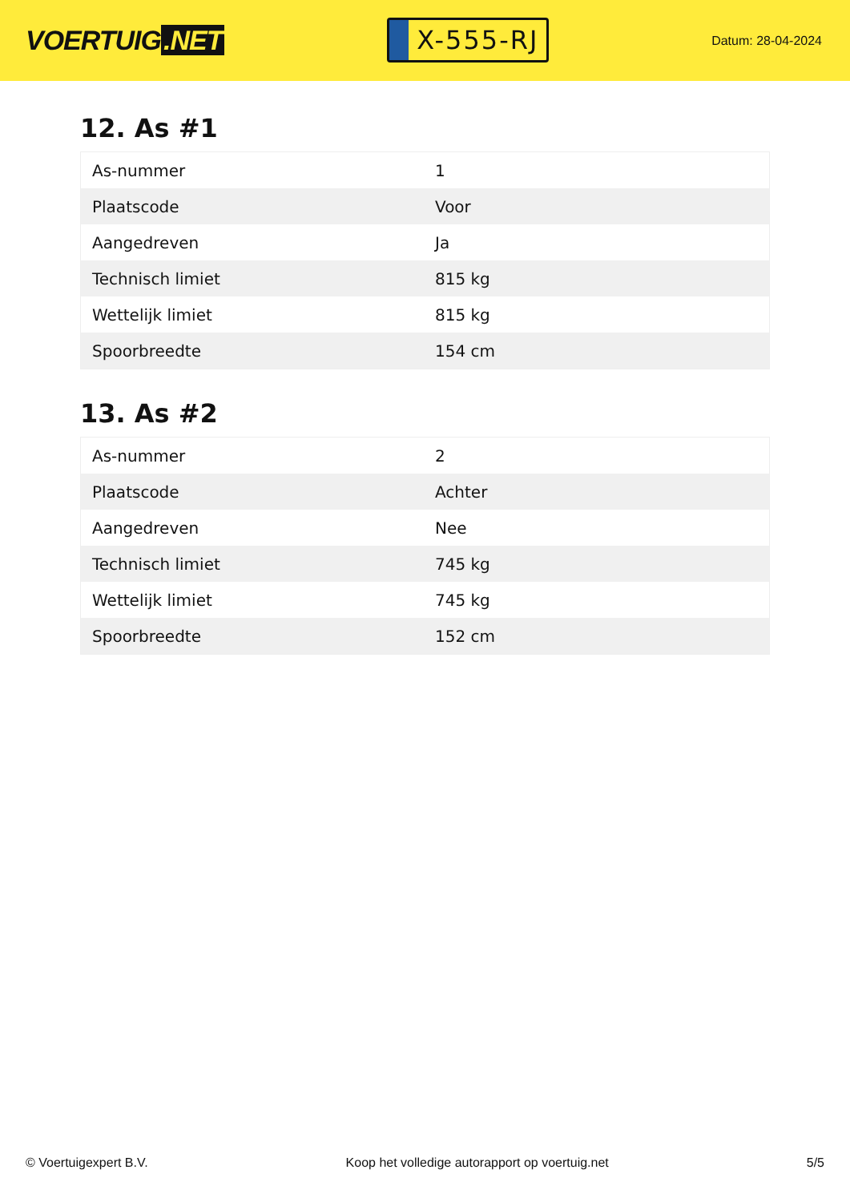VOERTUIG.NET
X-555-RJ
Datum: 28-04-2024
12. As #1
| As-nummer | 1 |
| Plaatscode | Voor |
| Aangedreven | Ja |
| Technisch limiet | 815 kg |
| Wettelijk limiet | 815 kg |
| Spoorbreedte | 154 cm |
13. As #2
| As-nummer | 2 |
| Plaatscode | Achter |
| Aangedreven | Nee |
| Technisch limiet | 745 kg |
| Wettelijk limiet | 745 kg |
| Spoorbreedte | 152 cm |
© Voertuigexpert B.V. Koop het volledige autorapport op voertuig.net 5/5